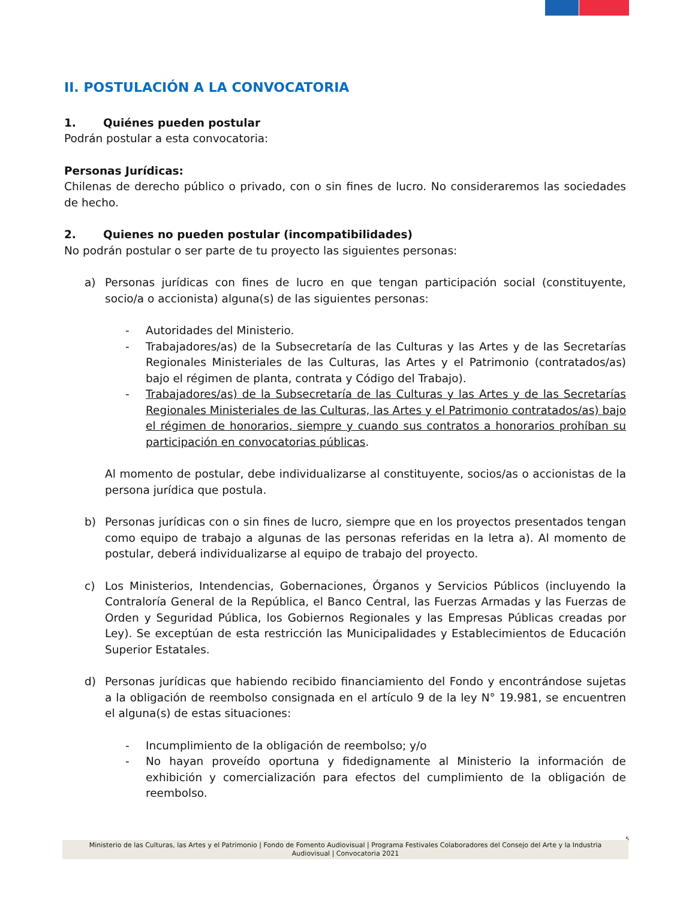II. POSTULACIÓN A LA CONVOCATORIA
1. Quiénes pueden postular
Podrán postular a esta convocatoria:
Personas Jurídicas:
Chilenas de derecho público o privado, con o sin fines de lucro. No consideraremos las sociedades de hecho.
2. Quienes no pueden postular (incompatibilidades)
No podrán postular o ser parte de tu proyecto las siguientes personas:
a) Personas jurídicas con fines de lucro en que tengan participación social (constituyente, socio/a o accionista) alguna(s) de las siguientes personas:
- Autoridades del Ministerio.
- Trabajadores/as) de la Subsecretaría de las Culturas y las Artes y de las Secretarías Regionales Ministeriales de las Culturas, las Artes y el Patrimonio (contratados/as) bajo el régimen de planta, contrata y Código del Trabajo).
- Trabajadores/as) de la Subsecretaría de las Culturas y las Artes y de las Secretarías Regionales Ministeriales de las Culturas, las Artes y el Patrimonio contratados/as) bajo el régimen de honorarios, siempre y cuando sus contratos a honorarios prohíban su participación en convocatorias públicas.
Al momento de postular, debe individualizarse al constituyente, socios/as o accionistas de la persona jurídica que postula.
b) Personas jurídicas con o sin fines de lucro, siempre que en los proyectos presentados tengan como equipo de trabajo a algunas de las personas referidas en la letra a). Al momento de postular, deberá individualizarse al equipo de trabajo del proyecto.
c) Los Ministerios, Intendencias, Gobernaciones, Órganos y Servicios Públicos (incluyendo la Contraloría General de la República, el Banco Central, las Fuerzas Armadas y las Fuerzas de Orden y Seguridad Pública, los Gobiernos Regionales y las Empresas Públicas creadas por Ley). Se exceptúan de esta restricción las Municipalidades y Establecimientos de Educación Superior Estatales.
d) Personas jurídicas que habiendo recibido financiamiento del Fondo y encontrándose sujetas a la obligación de reembolso consignada en el artículo 9 de la ley N° 19.981, se encuentren el alguna(s) de estas situaciones:
- Incumplimiento de la obligación de reembolso; y/o
- No hayan proveído oportuna y fidedignamente al Ministerio la información de exhibición y comercialización para efectos del cumplimiento de la obligación de reembolso.
5
Ministerio de las Culturas, las Artes y el Patrimonio | Fondo de Fomento Audiovisual | Programa Festivales Colaboradores del Consejo del Arte y la Industria
Audiovisual | Convocatoria 2021